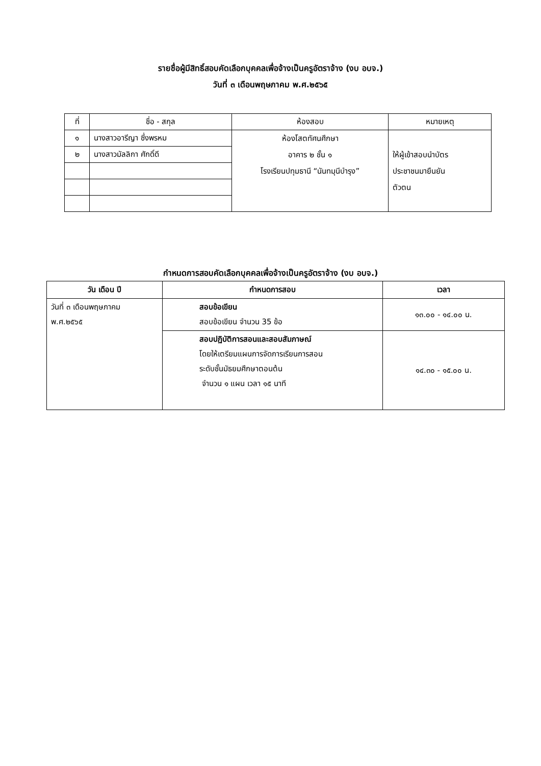รายชื่อผู้มีสิทธิ์สอบคัดเลือกบุคคลเพื่อจ้างเป็นครูอัตราจ้าง (งบ อบจ.)
วันที่ ๓ เดือนพฤษภาคม พ.ศ.๒๕๖๕
| ที่ | ชื่อ - สกุล | ห้องสอบ | หมายเหตุ |
| --- | --- | --- | --- |
| ๑ | นางสาวอารีญา ซึ่งพรหม | ห้องโสตทัศนศึกษา อาคาร ๒ ชั้น ๑ โรงเรียนปทุมธานี “นันทมุนีบำรุง” | ให้ผู้เข้าสอบนำบัตร ประชาชนมายืนยัน ตัวตน |
| ๒ | นางสาวมัลลิกา ศักดิ์ดี | | |
กำหนดการสอบคัดเลือกบุคคลเพื่อจ้างเป็นครูอัตราจ้าง (งบ อบจ.)
| วัน เดือน ปี | กำหนดการสอบ | เวลา |
| --- | --- | --- |
| วันที่ ๓ เดือนพฤษภาคม พ.ศ.๒๕๖๕ | สอบข้อเขียน สอบข้อเขียน จำนวน 35 ข้อ | ๑๓.๐๐ - ๑๔.๐๐ น. |
| | สอบปฏิบัติการสอนและสอบสัมภาษณ์ โดยให้เตรียมแผนการจัดการเรียนการสอน ระดับชั้นมัธยมศึกษาตอนต้น จำนวน ๑ แผน เวลา ๑๕ นาที | ๑๔.๓๐ - ๑๕.๐๐ น. |